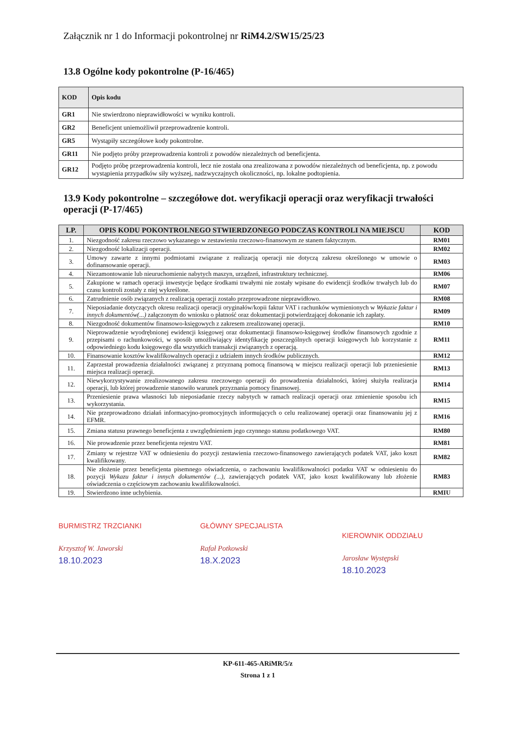Załącznik nr 1 do Informacji pokontrolnej nr RiM4.2/SW15/25/23
13.8 Ogólne kody pokontrolne (P-16/465)
| KOD | Opis kodu |
| --- | --- |
| GR1 | Nie stwierdzono nieprawidłowości w wyniku kontroli. |
| GR2 | Beneficjent uniemożliwił przeprowadzenie kontroli. |
| GR5 | Wystąpiły szczegółowe kody pokontrolne. |
| GR11 | Nie podjęto próby przeprowadzenia kontroli z powodów niezależnych od beneficjenta. |
| GR12 | Podjęto próbę przeprowadzenia kontroli, lecz nie została ona zrealizowana z powodów niezależnych od beneficjenta, np. z powodu wystąpienia przypadków siły wyższej, nadzwyczajnych okoliczności, np. lokalne podtopienia. |
13.9 Kody pokontrolne – szczegółowe dot. weryfikacji operacji oraz weryfikacji trwałości operacji (P-17/465)
| LP. | OPIS KODU POKONTROLNEGO STWIERDZONEGO PODCZAS KONTROLI NA MIEJSCU | KOD |
| --- | --- | --- |
| 1. | Niezgodność zakresu rzeczowo wykazanego w zestawieniu rzeczowo-finansowym ze stanem faktycznym. | RM01 |
| 2. | Niezgodność lokalizacji operacji. | RM02 |
| 3. | Umowy zawarte z innymi podmiotami związane z realizacją operacji nie dotyczą zakresu określonego w umowie o dofinansowanie operacji. | RM03 |
| 4. | Niezamontowanie lub nieuruchomienie nabytych maszyn, urządzeń, infrastruktury technicznej. | RM06 |
| 5. | Zakupione w ramach operacji inwestycje będące środkami trwałymi nie zostały wpisane do ewidencji środków trwałych lub do czasu kontroli zostały z niej wykreślone. | RM07 |
| 6. | Zatrudnienie osób związanych z realizacją operacji zostało przeprowadzone nieprawidłowo. | RM08 |
| 7. | Nieposiadanie dotyczących okresu realizacji operacji oryginałów/kopii faktur VAT i rachunków wymienionych w Wykazie faktur i innych dokumentów(...) załączonym do wniosku o płatność oraz dokumentacji potwierdzającej dokonanie ich zapłaty. | RM09 |
| 8. | Niezgodność dokumentów finansowo-księgowych z zakresem zrealizowanej operacji. | RM10 |
| 9. | Nieprowadzenie wyodrębnionej ewidencji księgowej oraz dokumentacji finansowo-księgowej środków finansowych zgodnie z przepisami o rachunkowości, w sposób umożliwiający identyfikację poszczególnych operacji księgowych lub korzystanie z odpowiedniego kodu księgowego dla wszystkich transakcji związanych z operacją. | RM11 |
| 10. | Finansowanie kosztów kwalifikowalnych operacji z udziałem innych środków publicznych. | RM12 |
| 11. | Zaprzestał prowadzenia działalności związanej z przyznaną pomocą finansową w miejscu realizacji operacji lub przeniesienie miejsca realizacji operacji. | RM13 |
| 12. | Niewykorzystywanie zrealizowanego zakresu rzeczowego operacji do prowadzenia działalności, której służyła realizacja operacji, lub której prowadzenie stanowiło warunek przyznania pomocy finansowej. | RM14 |
| 13. | Przeniesienie prawa własności lub nieposiadanie rzeczy nabytych w ramach realizacji operacji oraz zmienienie sposobu ich wykorzystania. | RM15 |
| 14. | Nie przeprowadzono działań informacyjno-promocyjnych informujących o celu realizowanej operacji oraz finansowaniu jej z EFMR. | RM16 |
| 15. | Zmiana statusu prawnego beneficjenta z uwzględnieniem jego czynnego statusu podatkowego VAT. | RM80 |
| 16. | Nie prowadzenie przez beneficjenta rejestru VAT. | RM81 |
| 17. | Zmiany w rejestrze VAT w odniesieniu do pozycji zestawienia rzeczowo-finansowego zawierających podatek VAT, jako koszt kwalifikowany. | RM82 |
| 18. | Nie złożenie przez beneficjenta pisemnego oświadczenia, o zachowaniu kwalifikowalności podatku VAT w odniesieniu do pozycji Wykazu faktur i innych dokumentów (...) , zawierających podatek VAT, jako koszt kwalifikowany lub złożenie oświadczenia o częściowym zachowaniu kwalifikowalności. | RM83 |
| 19. | Stwierdzono inne uchybienia. | RMIU |
BURMISTRZ TRZCIANKI
Krzysztof W. Jaworski
18.10.2023
GŁÓWNY SPECJALISTA
Rafał Potkowski
18.X.2023
KIEROWNIK ODDZIAŁU
Jarosław Występski
18.10.2023
KP-611-465-ARiMR/5/z
Strona 1 z 1